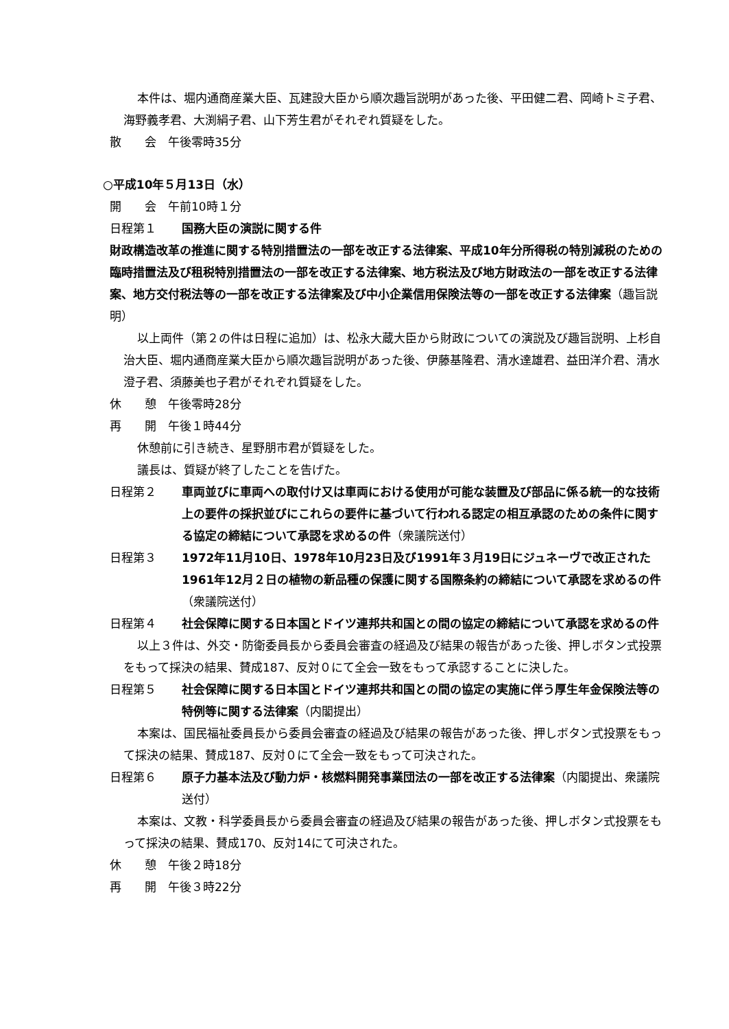本件は、堀内通商産業大臣、瓦建設大臣から順次趣旨説明があった後、平田健二君、岡崎トミ子君、海野義孝君、大渕絹子君、山下芳生君がそれぞれ質疑をした。
散　　会　午後零時35分
○平成10年５月13日（水）
開　　会　午前10時１分
日程第１ 国務大臣の演説に関する件
財政構造改革の推進に関する特別措置法の一部を改正する法律案、平成10年分所得税の特別減税のための臨時措置法及び租税特別措置法の一部を改正する法律案、地方税法及び地方財政法の一部を改正する法律案、地方交付税法等の一部を改正する法律案及び中小企業信用保険法等の一部を改正する法律案（趣旨説明）
以上両件（第２の件は日程に追加）は、松永大蔵大臣から財政についての演説及び趣旨説明、上杉自治大臣、堀内通商産業大臣から順次趣旨説明があった後、伊藤基隆君、清水達雄君、益田洋介君、清水澄子君、須藤美也子君がそれぞれ質疑をした。
休　　憩　午後零時28分
再　　開　午後１時44分
休憩前に引き続き、星野朋市君が質疑をした。
議長は、質疑が終了したことを告げた。
日程第２ 車両並びに車両への取付け又は車両における使用が可能な装置及び部品に係る統一的な技術上の要件の採択並びにこれらの要件に基づいて行われる認定の相互承認のための条件に関する協定の締結について承認を求めるの件（衆議院送付）
日程第３ 1972年11月10日、1978年10月23日及び1991年３月19日にジュネーヴで改正された1961年12月２日の植物の新品種の保護に関する国際条約の締結について承認を求めるの件（衆議院送付）
日程第４ 社会保障に関する日本国とドイツ連邦共和国との間の協定の締結について承認を求めるの件
以上３件は、外交・防衛委員長から委員会審査の経過及び結果の報告があった後、押しボタン式投票をもって採決の結果、賛成187、反対０にて全会一致をもって承認することに決した。
日程第５ 社会保障に関する日本国とドイツ連邦共和国との間の協定の実施に伴う厚生年金保険法等の特例等に関する法律案（内閣提出）
本案は、国民福祉委員長から委員会審査の経過及び結果の報告があった後、押しボタン式投票をもって採決の結果、賛成187、反対０にて全会一致をもって可決された。
日程第６ 原子力基本法及び動力炉・核燃料開発事業団法の一部を改正する法律案（内閣提出、衆議院送付）
本案は、文教・科学委員長から委員会審査の経過及び結果の報告があった後、押しボタン式投票をもって採決の結果、賛成170、反対14にて可決された。
休　　憩　午後２時18分
再　　開　午後３時22分